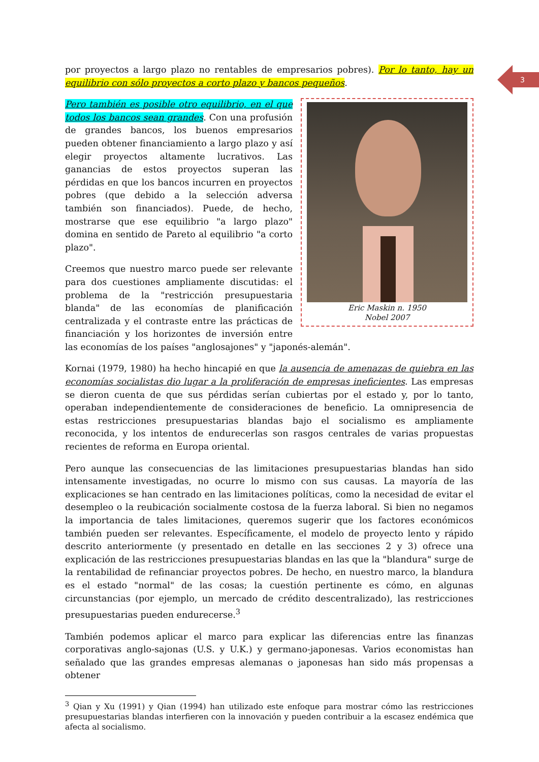3
por proyectos a largo plazo no rentables de empresarios pobres). Por lo tanto, hay un equilibrio con sólo proyectos a corto plazo y bancos pequeños.
Eric Maskin n. 1950
Nobel 2007
Pero también es posible otro equilibrio, en el que todos los bancos sean grandes. Con una profusión de grandes bancos, los buenos empresarios pueden obtener financiamiento a largo plazo y así elegir proyectos altamente lucrativos. Las ganancias de estos proyectos superan las pérdidas en que los bancos incurren en proyectos pobres (que debido a la selección adversa también son financiados). Puede, de hecho, mostrarse que ese equilibrio "a largo plazo" domina en sentido de Pareto al equilibrio "a corto plazo".
Creemos que nuestro marco puede ser relevante para dos cuestiones ampliamente discutidas: el problema de la "restricción presupuestaria blanda" de las economías de planificación centralizada y el contraste entre las prácticas de financiación y los horizontes de inversión entre las economías de los países "anglosajones" y "japonés-alemán".
Kornai (1979, 1980) ha hecho hincapié en que la ausencia de amenazas de quiebra en las economías socialistas dio lugar a la proliferación de empresas ineficientes. Las empresas se dieron cuenta de que sus pérdidas serían cubiertas por el estado y, por lo tanto, operaban independientemente de consideraciones de beneficio. La omnipresencia de estas restricciones presupuestarias blandas bajo el socialismo es ampliamente reconocida, y los intentos de endurecerlas son rasgos centrales de varias propuestas recientes de reforma en Europa oriental.
Pero aunque las consecuencias de las limitaciones presupuestarias blandas han sido intensamente investigadas, no ocurre lo mismo con sus causas. La mayoría de las explicaciones se han centrado en las limitaciones políticas, como la necesidad de evitar el desempleo o la reubicación socialmente costosa de la fuerza laboral. Si bien no negamos la importancia de tales limitaciones, queremos sugerir que los factores económicos también pueden ser relevantes. Específicamente, el modelo de proyecto lento y rápido descrito anteriormente (y presentado en detalle en las secciones 2 y 3) ofrece una explicación de las restricciones presupuestarias blandas en las que la "blandura" surge de la rentabilidad de refinanciar proyectos pobres. De hecho, en nuestro marco, la blandura es el estado "normal" de las cosas; la cuestión pertinente es cómo, en algunas circunstancias (por ejemplo, un mercado de crédito descentralizado), las restricciones presupuestarias pueden endurecerse.<sup>3</sup>
También podemos aplicar el marco para explicar las diferencias entre las finanzas corporativas anglo-sajonas (U.S. y U.K.) y germano-japonesas. Varios economistas han señalado que las grandes empresas alemanas o japonesas han sido más propensas a obtener
<sup>3</sup> Qian y Xu (1991) y Qian (1994) han utilizado este enfoque para mostrar cómo las restricciones presupuestarias blandas interfieren con la innovación y pueden contribuir a la escasez endémica que afecta al socialismo.